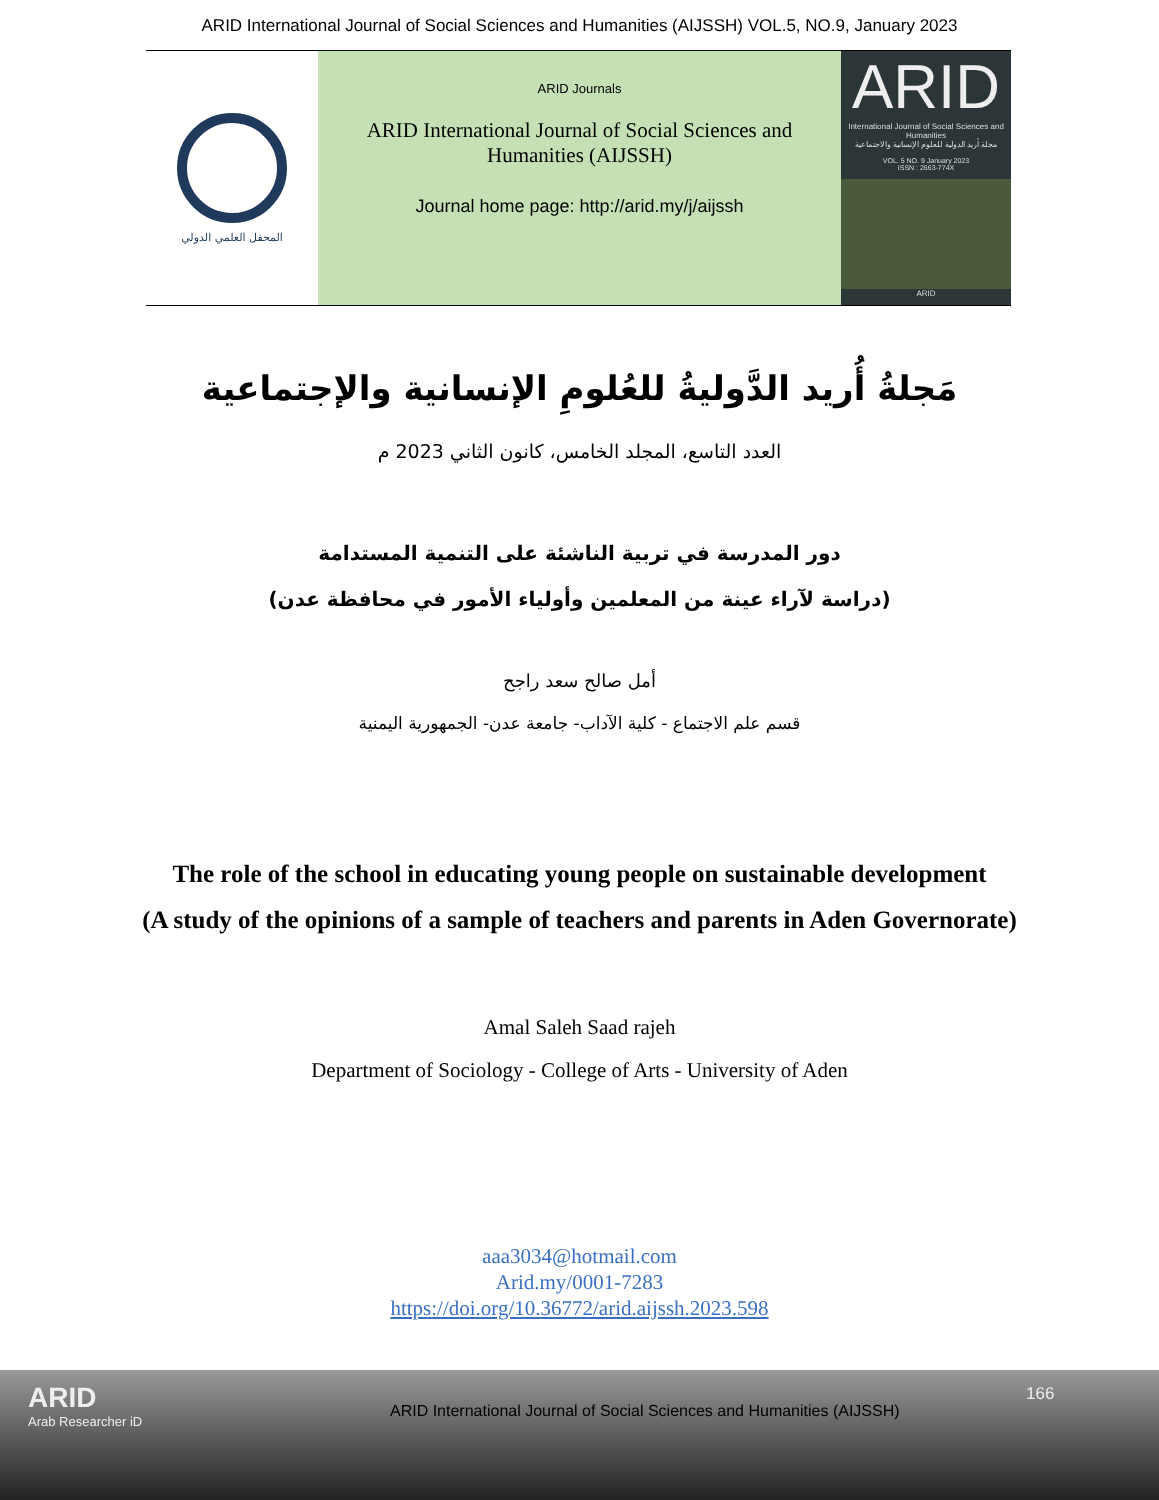ARID International Journal of Social Sciences and Humanities (AIJSSH) VOL.5, NO.9, January 2023
المحفل العلمي الدولي
ARID Journals
ARID International Journal of Social Sciences and
Humanities (AIJSSH)
Journal home page: http://arid.my/j/aijssh
ARID
International Journal of Social Sciences and Humanities
مجلة أريد الدولية للعلوم الإنسانية والاجتماعية
VOL. 5 NO. 9 January 2023
ISSN : 2663-774X
ARID
مَجلةُ أُريد الدَّوليةُ للعُلومِ الإنسانية والإجتماعية
العدد التاسع، المجلد الخامس، كانون الثاني 2023 م
دور المدرسة في تربية الناشئة على التنمية المستدامة
(دراسة لآراء عينة من المعلمين وأولياء الأمور في محافظة عدن)
أمل صالح سعد راجح
قسم علم الاجتماع - كلية الآداب- جامعة عدن- الجمهورية اليمنية
The role of the school in educating young people on sustainable development
(A study of the opinions of a sample of teachers and parents in Aden Governorate)
Amal Saleh Saad rajeh
Department of Sociology - College of Arts - University of Aden
aaa3034@hotmail.com
Arid.my/0001-7283
https://doi.org/10.36772/arid.aijssh.2023.598
ARID
Arab Researcher iD
ARID International Journal of Social Sciences and Humanities (AIJSSH)
166